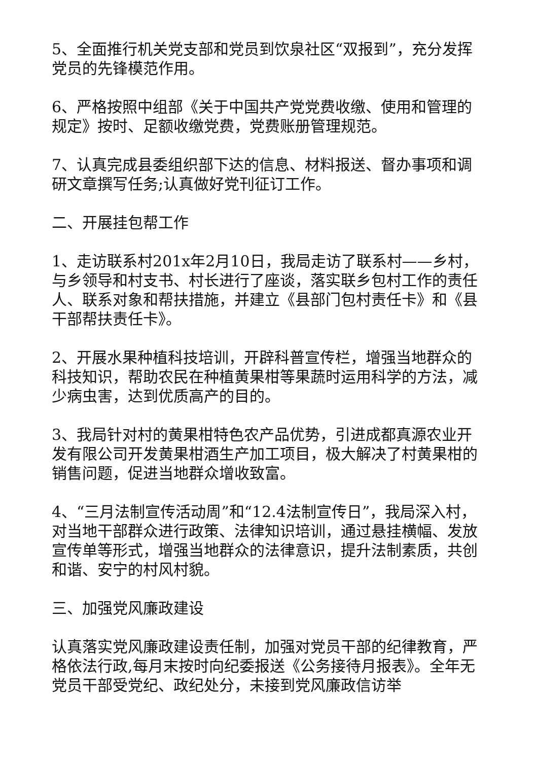5、全面推行机关党支部和党员到饮泉社区“双报到”，充分发挥党员的先锋模范作用。
6、严格按照中组部《关于中国共产党党费收缴、使用和管理的规定》按时、足额收缴党费，党费账册管理规范。
7、认真完成县委组织部下达的信息、材料报送、督办事项和调研文章撰写任务;认真做好党刊征订工作。
二、开展挂包帮工作
1、走访联系村201x年2月10日，我局走访了联系村——乡村，与乡领导和村支书、村长进行了座谈，落实联乡包村工作的责任人、联系对象和帮扶措施，并建立《县部门包村责任卡》和《县干部帮扶责任卡》。
2、开展水果种植科技培训，开辟科普宣传栏，增强当地群众的科技知识，帮助农民在种植黄果柑等果蔬时运用科学的方法，减少病虫害，达到优质高产的目的。
3、我局针对村的黄果柑特色农产品优势，引进成都真源农业开发有限公司开发黄果柑酒生产加工项目，极大解决了村黄果柑的销售问题，促进当地群众增收致富。
4、“三月法制宣传活动周”和“12.4法制宣传日”，我局深入村，对当地干部群众进行政策、法律知识培训，通过悬挂横幅、发放宣传单等形式，增强当地群众的法律意识，提升法制素质，共创和谐、安宁的村风村貌。
三、加强党风廉政建设
认真落实党风廉政建设责任制，加强对党员干部的纪律教育，严格依法行政,每月末按时向纪委报送《公务接待月报表》。全年无党员干部受党纪、政纪处分，未接到党风廉政信访举